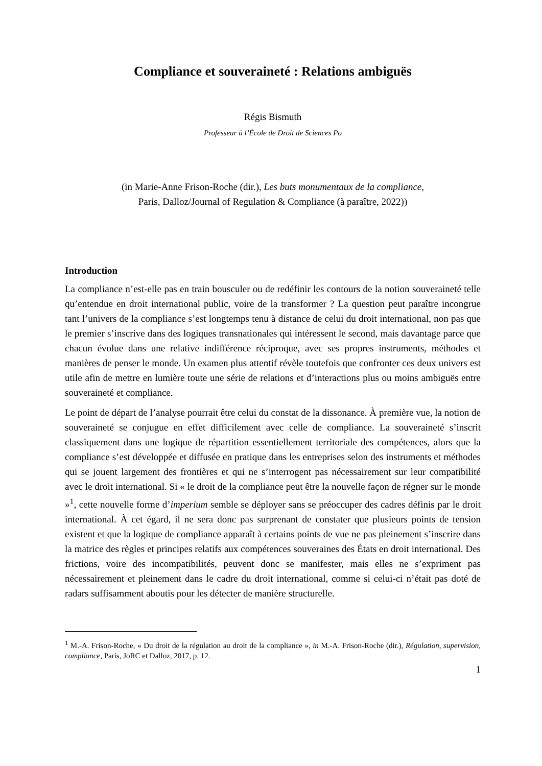Compliance et souveraineté : Relations ambiguës
Régis Bismuth
Professeur à l’École de Droit de Sciences Po
(in Marie-Anne Frison-Roche (dir.), Les buts monumentaux de la compliance,
Paris, Dalloz/Journal of Regulation & Compliance (à paraître, 2022))
Introduction
La compliance n’est-elle pas en train bousculer ou de redéfinir les contours de la notion souveraineté telle qu’entendue en droit international public, voire de la transformer ? La question peut paraître incongrue tant l’univers de la compliance s’est longtemps tenu à distance de celui du droit international, non pas que le premier s’inscrive dans des logiques transnationales qui intéressent le second, mais davantage parce que chacun évolue dans une relative indifférence réciproque, avec ses propres instruments, méthodes et manières de penser le monde. Un examen plus attentif révèle toutefois que confronter ces deux univers est utile afin de mettre en lumière toute une série de relations et d’interactions plus ou moins ambiguës entre souveraineté et compliance.
Le point de départ de l’analyse pourrait être celui du constat de la dissonance. À première vue, la notion de souveraineté se conjugue en effet difficilement avec celle de compliance. La souveraineté s’inscrit classiquement dans une logique de répartition essentiellement territoriale des compétences, alors que la compliance s’est développée et diffusée en pratique dans les entreprises selon des instruments et méthodes qui se jouent largement des frontières et qui ne s’interrogent pas nécessairement sur leur compatibilité avec le droit international. Si « le droit de la compliance peut être la nouvelle façon de régner sur le monde »<sup>1</sup>, cette nouvelle forme d’imperium semble se déployer sans se préoccuper des cadres définis par le droit international. À cet égard, il ne sera donc pas surprenant de constater que plusieurs points de tension existent et que la logique de compliance apparaît à certains points de vue ne pas pleinement s’inscrire dans la matrice des règles et principes relatifs aux compétences souveraines des États en droit international. Des frictions, voire des incompatibilités, peuvent donc se manifester, mais elles ne s’expriment pas nécessairement et pleinement dans le cadre du droit international, comme si celui-ci n’était pas doté de radars suffisamment aboutis pour les détecter de manière structurelle.
<sup>1</sup> M.-A. Frison-Roche, « Du droit de la régulation au droit de la compliance », in M.-A. Frison-Roche (dir.), Régulation, supervision, compliance, Paris, JoRC et Dalloz, 2017, p. 12.
1